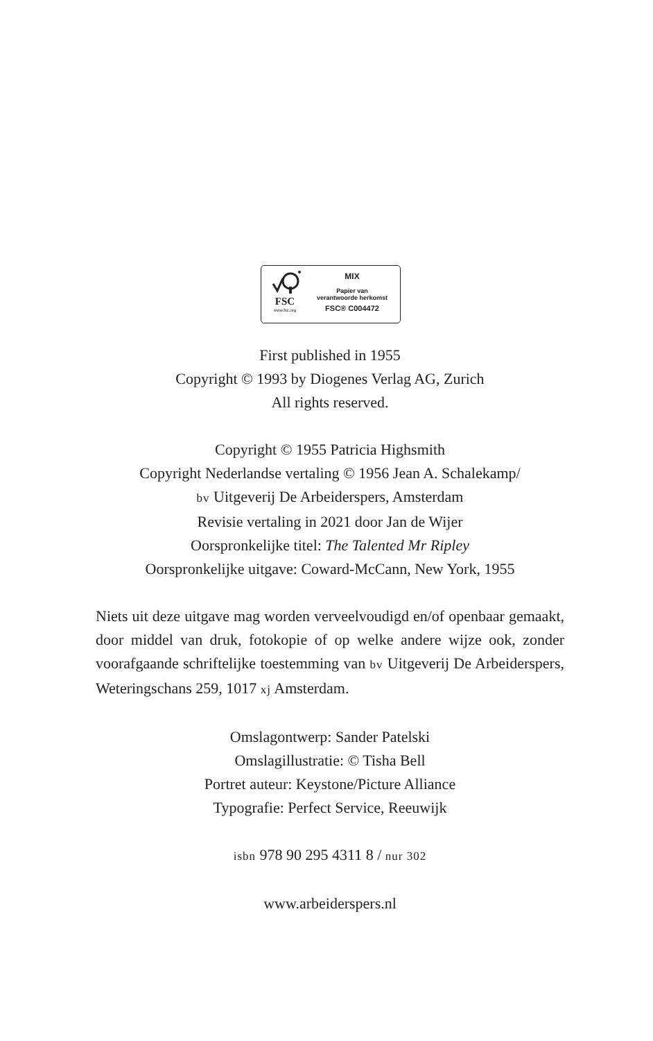FSC
www.fsc.org
MIX
Papier van
verantwoorde herkomst
FSC® C004472
First published in 1955
Copyright © 1993 by Diogenes Verlag AG, Zurich
All rights reserved.
Copyright © 1955 Patricia Highsmith
Copyright Nederlandse vertaling © 1956 Jean A. Schalekamp/
bv Uitgeverij De Arbeiderspers, Amsterdam
Revisie vertaling in 2021 door Jan de Wijer
Oorspronkelijke titel: The Talented Mr Ripley
Oorspronkelijke uitgave: Coward-McCann, New York, 1955
Niets uit deze uitgave mag worden verveelvoudigd en/of openbaar gemaakt, door middel van druk, fotokopie of op welke andere wijze ook, zonder voorafgaande schriftelijke toestemming van bv Uitgeverij De Arbeiderspers, Weteringschans 259, 1017 xj Amsterdam.
Omslagontwerp: Sander Patelski
Omslagillustratie: © Tisha Bell
Portret auteur: Keystone/Picture Alliance
Typografie: Perfect Service, Reeuwijk
isbn 978 90 295 4311 8 / nur 302
www.arbeiderspers.nl